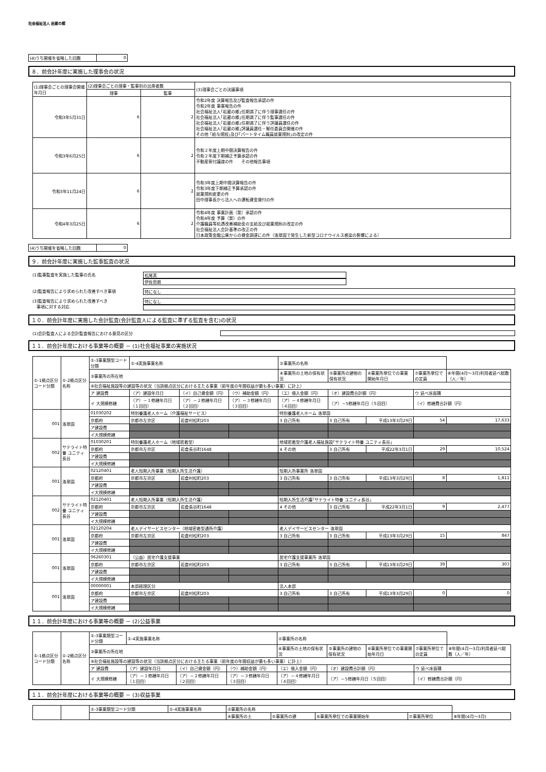社会福祉法人 岩蔵の郷
| (4)うち開催を省略した回数 | 0 |
８．前会計年度に実施した理事会の状況
| (1)理事会ごとの理事会開催年月日 | (2)理事会ごとの理事・監事別の出席者数 | | (3)理事会ごとの決議事項 |
| | 理事 | 監事 | |
| 令和3年5月31日 | 6 | 2 | 令和2年度 決算報告及び監査報告承認の件 令和2年度 事業報告の件 社会福祉法人｢岩蔵の郷｣任期満了に伴う理事選任の件 社会福祉法人｢岩蔵の郷｣任期満了に伴う監事選任の件 社会福祉法人｢岩蔵の郷｣任期満了に伴う評議員選任の件 社会福祉法人｢岩蔵の郷｣評議員選任・解任委員会開催の件 その他 ｢給与規程｣及び｢パートタイム職員就業規則｣の改定の件 |
| 令和3年6月25日 | 6 | 2 | 令和２年度上期中間決算報告の件 令和２年度下期補正予算承認の件 不動産寄付譲渡の件 その他報告事項 |
| 令和3年11月24日 | 6 | 2 | 令和3年度上期中間決算報告の件 令和3年度下期補正予算承認の件 就業規則変更の件 田中理事長から法人への運転資金貸付の件 |
| 令和4年3月25日 | 6 | 2 | 令和4年度 事業計画（案）承認の件 令和4年度 予算（案）の件 介護職員等処遇改善補助金の支給及び就業規則の改定の件 社会福祉法人会計基準の改正の件 日本政策金融公庫からの資金調達にの件（洛翠園で発生した新型コロナウイルス感染の影響による） |
| (4)うち開催を省略した回数 | 0 |
９．前会計年度に実施した監事監査の状況
(1)監事監査を実施した監事の氏名 松尾実
伊佐哲朗
(2)監査報告により求められた改善すべき事項 特になし
(3)監査報告により求められた改善すべき
　事項に対する対応
特になし
１０．前会計年度に実施した会計監査(会計監査人による監査に準ずる監査を含む)の状況
(1)会計監査人による会計監査報告における意見の区分
１１．前会計年度における事業等の概要 － (1)社会福祉事業の実施状況
| ①-1拠点区分コード分類 | ①-2拠点区分名称 | ①-3事業類型コード分類 | ①-4実施事業名称 | | | ②事業所の名称 | | | | |
| | | ③事業所の所在地 | | | | ④事業所の土地の保有状況 | ⑤事業所の建物の保有状況 | ⑥事業所単位での事業開始年月日 | ⑦事業所単位での定員 | ⑧年間(4月～3月)利用者延べ総数（人／年） |
| | | ⑨社会福祉施設等の建設等の状況（当該拠点区分における主たる事業（前年度の年間収益が最も多い事業）に計上） | | | | | | | | |
| | | ア 建設費 | （ア）建設年月日 | （イ）自己資金額（円） | （ウ）補助金額（円） | （エ）借入金額（円） | （オ）建設費合計額（円） | | ウ 延べ床面積 | |
| | | イ 大規模修繕 | （ア）－１修繕年月日（１回目） | （ア）－２修繕年月日（２回目） | （ア）－３修繕年月日（３回目） | （ア）－４修繕年月日（４回目） | （ア）－5修繕年月日（５回目） | | （イ）修繕費合計額（円） | |
| 001 | 洛翠園 | 01030202 | 特別養護老人ホーム（介護福祉サービス） | | | 特別養護老人ホーム 洛翠園 | | | | |
| | | 京都府 | 京都市左京区 | 岩倉村松町203 | | 3 自己所有 | 3 自己所有 | 平成13年3月29日 | 54 | 17,633 |
| | | ア建設費 | | | | | | | | |
| | | イ大規模修繕 | | | | | | | | |
| 002 | サテライト特養 ユニティ長谷 | 01030201 | 特別養護老人ホーム（地域密着型） | | | 地域密着型介護老人福祉施設｢サテライト特養 ユニティ長谷｣ | | | | |
| | | 京都府 | 京都市左京区 | 岩倉長谷町1648 | | 4 その他 | 3 自己所有 | 平成22年3月1日 | 29 | 10,524 |
| | | ア建設費 | | | | | | | | |
| | | イ大規模修繕 | | | | | | | | |
| 001 | 洛翠園 | 02120401 | 老人短期入所事業（短期入所生活介護） | | | 短期入所事業所 洛翠園 | | | | |
| | | 京都府 | 京都市左京区 | 岩倉村松町203 | | 3 自己所有 | 3 自己所有 | 平成13年3月29日 | 8 | 1,811 |
| | | ア建設費 | | | | | | | | |
| | | イ大規模修繕 | | | | | | | | |
| 002 | サテライト特養 ユニティ長谷 | 02120401 | 老人短期入所事業（短期入所生活介護） | | | 短期入所生活介護｢サテライト特養 ユニティ長谷｣ | | | | |
| | | 京都府 | 京都市左京区 | 岩倉長谷町1648 | | 4 その他 | 3 自己所有 | 平成22年3月1日 | 9 | 2,477 |
| | | ア建設費 | | | | | | | | |
| | | イ大規模修繕 | | | | | | | | |
| 001 | 洛翠園 | 02120204 | 老人デイサービスセンター（地域密着型通所介護） | | | 老人デイサービスセンター 洛翠園 | | | | |
| | | 京都府 | 京都市左京区 | 岩倉村松町203 | | 3 自己所有 | 3 自己所有 | 平成13年3月29日 | 15 | 847 |
| | | ア建設費 | | | | | | | | |
| | | イ大規模修繕 | | | | | | | | |
| 001 | 洛翠園 | 06260301 | （公益）居宅介護支援事業 | | | 居宅介護支援事業所 洛翠園 | | | | |
| | | 京都府 | 京都市左京区 | 岩倉村松町203 | | 3 自己所有 | 3 自己所有 | 平成13年3月29日 | 39 | 307 |
| | | ア建設費 | | | | | | | | |
| | | イ大規模修繕 | | | | | | | | |
| 001 | 洛翠園 | 00000001 | 本部経理区分 | | | 法人本部 | | | | |
| | | 京都府 | 京都市左京区 | 岩倉村松町203 | | 3 自己所有 | 3 自己所有 | 平成13年3月29日 | 0 | 0 |
| | | ア建設費 | | | | | | | | |
| | | イ大規模修繕 | | | | | | | | |
１１．前会計年度における事業等の概要 － (2)公益事業
| ①-1拠点区分コード分類 | ①-2拠点区分名称 | ①-3事業類型コード分類 | ①-4実施事業名称 | | | ②事業所の名称 | | | | |
| | | ③事業所の所在地 | | | | ④事業所の土地の保有状況 | ⑤事業所の建物の保有状況 | ⑥事業所単位での事業開始年月日 | ⑦事業所単位での定員 | ⑧年間(4月～3月)利用者延べ総数（人／年） |
| | | ⑨社会福祉施設等の建設等の状況（当該拠点区分における主たる事業（前年度の年間収益が最も多い事業）に計上） | | | | | | | | |
| | | ア 建設費 | （ア）建設年月日 | （イ）自己資金額（円） | （ウ）補助金額（円） | （エ）借入金額（円） | （オ）建設費合計額（円） | | ウ 延べ床面積 | |
| | | イ 大規模修繕 | （ア）－１修繕年月日（１回目） | （ア）－２修繕年月日（２回目） | （ア）－３修繕年月日（３回目） | （ア）－４修繕年月日（４回目） | （ア）－5修繕年月日（５回目） | | （イ）修繕費合計額（円） | |
１１．前会計年度における事業等の概要 － (3)収益事業
| | | ①-3事業類型コード分類 | ①-4実施事業名称 | ②事業所の名称 | | | | |
| | | | | ④事業所の土 | ⑤事業所の建 | ⑥事業所単位での事業開始年 | ⑦事業所単位 | ⑧年間(4月～3月) |